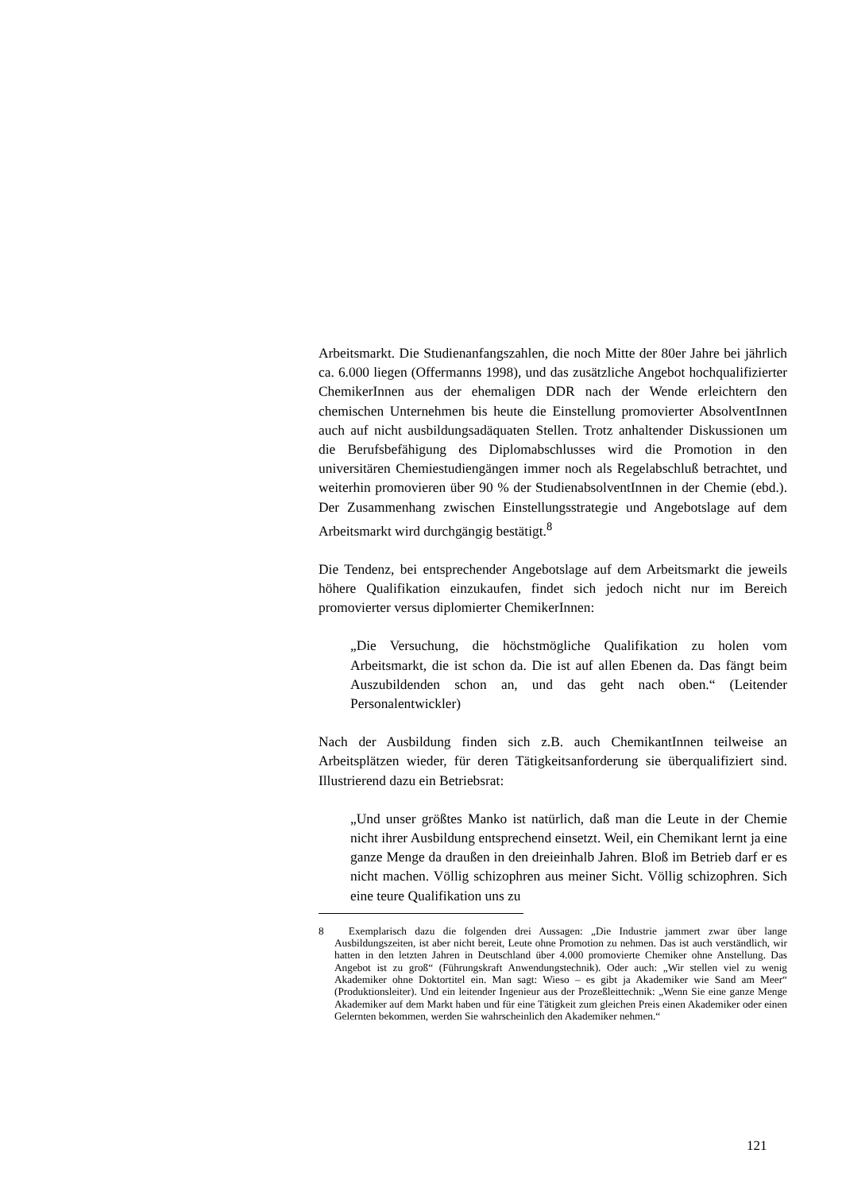Arbeitsmarkt. Die Studienanfangszahlen, die noch Mitte der 80er Jahre bei jährlich ca. 6.000 liegen (Offermanns 1998), und das zusätzliche Angebot hochqualifizierter ChemikerInnen aus der ehemaligen DDR nach der Wende erleichtern den chemischen Unternehmen bis heute die Einstellung promovierter AbsolventInnen auch auf nicht ausbildungsadäquaten Stellen. Trotz anhaltender Diskussionen um die Berufsbefähigung des Diplomabschlusses wird die Promotion in den universitären Chemiestudiengängen immer noch als Regelabschluß betrachtet, und weiterhin promovieren über 90 % der StudienabsolventInnen in der Chemie (ebd.). Der Zusammenhang zwischen Einstellungsstrategie und Angebotslage auf dem Arbeitsmarkt wird durchgängig bestätigt.<sup>8</sup>
Die Tendenz, bei entsprechender Angebotslage auf dem Arbeitsmarkt die jeweils höhere Qualifikation einzukaufen, findet sich jedoch nicht nur im Bereich promovierter versus diplomierter ChemikerInnen:
„Die Versuchung, die höchstmögliche Qualifikation zu holen vom Arbeitsmarkt, die ist schon da. Die ist auf allen Ebenen da. Das fängt beim Auszubildenden schon an, und das geht nach oben.“ (Leitender Personalentwickler)
Nach der Ausbildung finden sich z.B. auch ChemikantInnen teilweise an Arbeitsplätzen wieder, für deren Tätigkeitsanforderung sie überqualifiziert sind. Illustrierend dazu ein Betriebsrat:
„Und unser größtes Manko ist natürlich, daß man die Leute in der Chemie nicht ihrer Ausbildung entsprechend einsetzt. Weil, ein Chemikant lernt ja eine ganze Menge da draußen in den dreieinhalb Jahren. Bloß im Betrieb darf er es nicht machen. Völlig schizophren aus meiner Sicht. Völlig schizophren. Sich eine teure Qualifikation uns zu
8 Exemplarisch dazu die folgenden drei Aussagen: „Die Industrie jammert zwar über lange Ausbildungszeiten, ist aber nicht bereit, Leute ohne Promotion zu nehmen. Das ist auch verständlich, wir hatten in den letzten Jahren in Deutschland über 4.000 promovierte Chemiker ohne Anstellung. Das Angebot ist zu groß“ (Führungskraft Anwendungstechnik). Oder auch: „Wir stellen viel zu wenig Akademiker ohne Doktortitel ein. Man sagt: Wieso – es gibt ja Akademiker wie Sand am Meer“ (Produktionsleiter). Und ein leitender Ingenieur aus der Prozeßleittechnik: „Wenn Sie eine ganze Menge Akademiker auf dem Markt haben und für eine Tätigkeit zum gleichen Preis einen Akademiker oder einen Gelernten bekommen, werden Sie wahrscheinlich den Akademiker nehmen.“
121